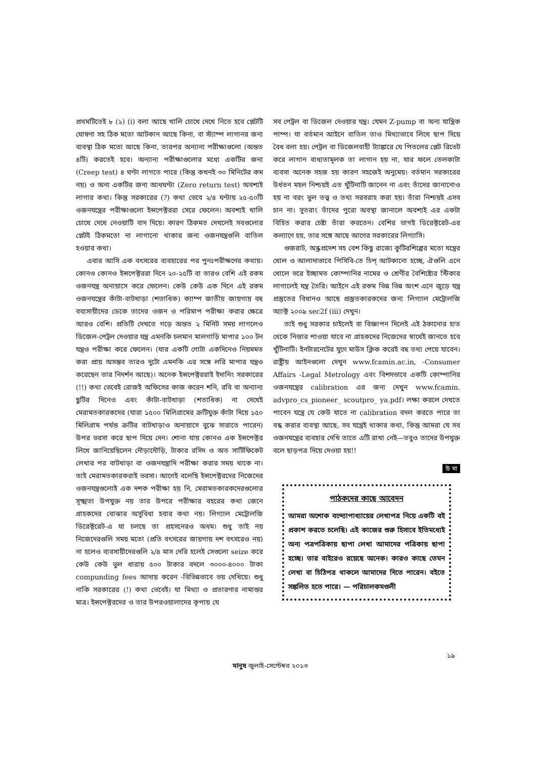প্রথমটিতেই ৮ (১) (i) বলা আছে খালি চোখে দেখে নিতে হবে প্লেটটি ঘোষণা সহ ঠিক মতো আটকান আছে কিনা, বা স্ট্যাম্প লাগানর জন্য ব্যবস্থা ঠিক মতো আছে কিনা, তারপর অন্যান্য পরীক্ষাগুলো (অন্তত ৪টি) করতেই হবে। অন্যান্য পরীক্ষাগুলোর মধ্যে একটির জন্য (Creep test) ৪ ঘণ্টা লাগতে পারে (কিন্তু কখনই ৩০ মিনিটের কম নয়) ও অন্য একটির জন্য আধঘণ্টা (Zero return test) অবশ্যই লাগার কথা। কিন্তু সরকারের (?) কথা ভেবে ২/৪ ঘণ্টায় ২৫-৫০টি ওজনযন্ত্রের পরীক্ষাগুলো ইন্সপেক্টররা সেরে ফেলেন। অবশ্যই খালি চোখে দেখে নেওয়াটি বাদ দিয়ে। কারণ ঠিকমত দেখলেই সবগুলোর প্লেটই ঠিকমতো না লাগানো থাকার জন্য ওজনযন্ত্রগুলি বাতিল হওয়ার কথা।
এবার আসি এক বৎসরের ব্যবহারের পর পুনঃপরীক্ষণের কথায়। কোনও কোনও ইন্সপেক্টররা দিনে ২০-২৫টি বা তারও বেশি এই রকম ওজনযন্ত্র অনায়াসে করে ফেলেন। কেউ কেউ এক দিনে এই রকম ওজনযন্ত্রের কাঁটা-বাটখাড়া (শতাধিক) ক্যাম্প জাতীয় জায়গায় বহু বব্যসায়ীদের ডেকে তাদের ওজন ও পরিমাপ পরীক্ষা করার ক্ষেত্রে আরও বেশি। প্রতিটি দেখতে গড়ে অন্তত ২ মিনিট সময় লাগলেও ডিজেল-পেট্রল দেওয়ার যন্ত্র এমনকি চলমান মালগাড়ি মাপার ১০০ টন যন্ত্রও পরীক্ষা করে ফেলেন। (যার একটি গোটা একদিনেও নিয়মমত করা প্রায় অসম্ভব তারও দুটো এমনকি এর সঙ্গে লরি মাপার যন্ত্রও করেছেন তার নিদর্শন আছে)। অনেক ইন্সপেক্টররাই ইদানিং সরকারের (!!) কথা ভেবেই রোজই অফিসের কাজ করেন শনি, রবি বা অন্যান্য ছুটির দিনেও এবং কাঁটা-বাটখাড়া (শতাধিক) না দেখেই মেরামতকারকদের (যারা ১৫০০ মিলিগ্রামের ক্রটিযুক্ত কাঁটা দিয়ে ১৫০ মিলিগ্রাম পর্যন্ত ক্রটির বাটখাড়াও অনায়াসে বুঝে সারাতে পারেন) উপর ভরসা করে ছাপ দিয়ে দেন। শোনা যায় কোনও এক ইন্সপেক্টর লিখে জানিয়েছিলেন দৌড়াদৌড়ি, টাকার রসিদ ও অত সার্টিফিকেট লেখার পর বাটখাড়া বা ওজনযন্ত্রাদি পরীক্ষা করার সময় থাকে না। তাই মেরামতকারকরাই ভরসা। আগেই বলেছি ইন্সপেক্টরদের নিজেদের ওজনযন্ত্রগুলোই এক দশক পরীক্ষা হয় নি, মেরামতকারকদেরগুলোর সূক্ষ্মতা উপযুক্ত নয় তার উপরে পরীক্ষার বহরের কথা জেনে গ্রাহকদের বোঝার অসুবিধা হবার কথা নয়। লিগ্যাল মেট্রোলজি ডিরেক্টরেট-এ যা চলছে তা প্রহসনেরও অধম। শুধু তাই নয় নিজেদেরগুলি সময় মতো (প্রতি বৎসরের জায়গায় দশ বৎসরেও নয়) না হলেও ব্যবসায়ীদেরগুলি ২/৪ মাস দেরি হলেই সেগুলো seize করে কেউ কেউ ভুল ধারায় ৫০০ টাকার বদলে ৩০০০-৪০০০ টাকা compunding fees আদায় করেন -বিভিন্নভাবে ভয় দেখিয়ে। শুধু নাকি সরকারের (!) কথা ভেবেই। যা মিথ্যা ও প্রতারণার নামান্তর মাত্র। ইন্সপেক্টরদের ও তার উপরওয়ালাদের কৃপায় যে
সব পেট্রল বা ডিজেল দেওয়ার যন্ত্র। যেমন Z-pump বা অন্য যান্ত্রিক পাম্প। যা বর্তমান আইনে বাতিল তাও মিথ্যাভাবে লিখে ছাপ দিয়ে বৈধ বলা হয়। পেট্রল বা ডিজেলবাহী ট্যাঙ্কারে যে পিতলের প্লেট রিভেট করে লাগান বাধ্যতামূলক তা লাগান হয় না, যার ফলে তেলকাটা ব্যবসা অনেক সহজ হয় কারণ সহজেই অনুমেয়। বর্তমান সরকারের উর্ধতন মহল নিশ্চয়ই এত খুঁটিনাটি জানেন না এবং তাঁদের জানানোও হয় না বরং ভুল তত্ত্ব ও তথ্য সরবরাহ করা হয়। তাঁরা নিশ্চয়ই এসব চান না। সুতরাং তাঁদের পুরো অবস্থা জানালে অবশ্যই এর একটা বিহিত করার চেষ্টা তাঁরা করতেন। বেশির ভাগই ডিরেক্টরেট-এর কল্যাণে হয়, তার সঙ্গে আছে আগের সরকারের লিগ্যাসি।
গুজরাট, অন্ধ্রপ্রদেশ সহ বেশ কিছু রাজ্যে কুটিরশিল্পের মতো যন্ত্রের খোল ও আলাদাভাবে পিসিবি-তে চিপ্ আটকানো হচ্ছে, ঐগুলি এনে খোলে ভরে ইচ্ছামত কোম্পানির নামের ও শ্রেণীর বৈশিষ্ট্যের স্টিকার লাগালেই যন্ত্র তৈরি। আইনে এই রকম ভিন্ন ভিন্ন অংশ এনে জুড়ে যন্ত্র প্রস্তুতের বিধানও আছে প্রস্তুতকারকদের জন্য লিগ্যাল মেট্রোলজি অ্যাক্ট ২০০৯ sec2f (iii) দেখুন।
তাই শুধু সরকার চাইলেই বা বিজ্ঞাপন দিলেই এই ঠকানোর হাত থেকে নিস্তার পাওয়া যাবে না গ্রাহকদের নিজেদের স্বার্থেই জানতে হবে খুঁটিনাটি। ইনটারনেটের যুগে মাউস ক্লিক করেই বহু তথ্য পেয়ে যাবেন। রাষ্ট্রীয় আইনগুলো দেখুন www.fcamin.ac.in, -Consumer Affairs -Legal Metrology এবং বিশদভাবে একটি কোম্পানির ওজনযন্ত্রের calibration এর জন্য দেখুন www.fcamin. advpro_cs_pioneer_ scoutpro_ ya.pdf। লক্ষ্য করলে দেখতে পাবেন যন্ত্রে যে কেউ যাতে না calibration বদল করতে পারে তা বন্ধ করার ব্যবস্থা আছে, সব যন্ত্রেই থাকার কথা, কিন্তু আমরা যে সব ওজনযন্ত্রের ব্যবহার দেখি তাতে এটি রাখা নেই—তবুও তাদের উপযুক্ত বলে ছাড়পত্র দিয়ে দেওয়া হয়!!
উ মা
পাঠকদের কাছে আবেদন
আমরা অশোক বন্দ্যোপাধ্যায়ের লেখাপত্র নিয়ে একটি বই প্রকাশ করতে চলেছি। এই কাজের শুরু হিসাবে ইতিমধ্যেই অন্য পত্রপত্রিকায় ছাপা লেখা আমাদের পত্রিকায় ছাপা হচ্ছে। তার বাইরেও রয়েছে অনেক। কারও কাছে তেমন লেখা বা চিঠিপত্র থাকলে আমাদের দিতে পারেন। বইতে সঙ্কলিত হতে পারে। — পরিচালকমণ্ডলী
১৯
মানুষ জুলাই-সেপ্টেম্বর ২০১৩